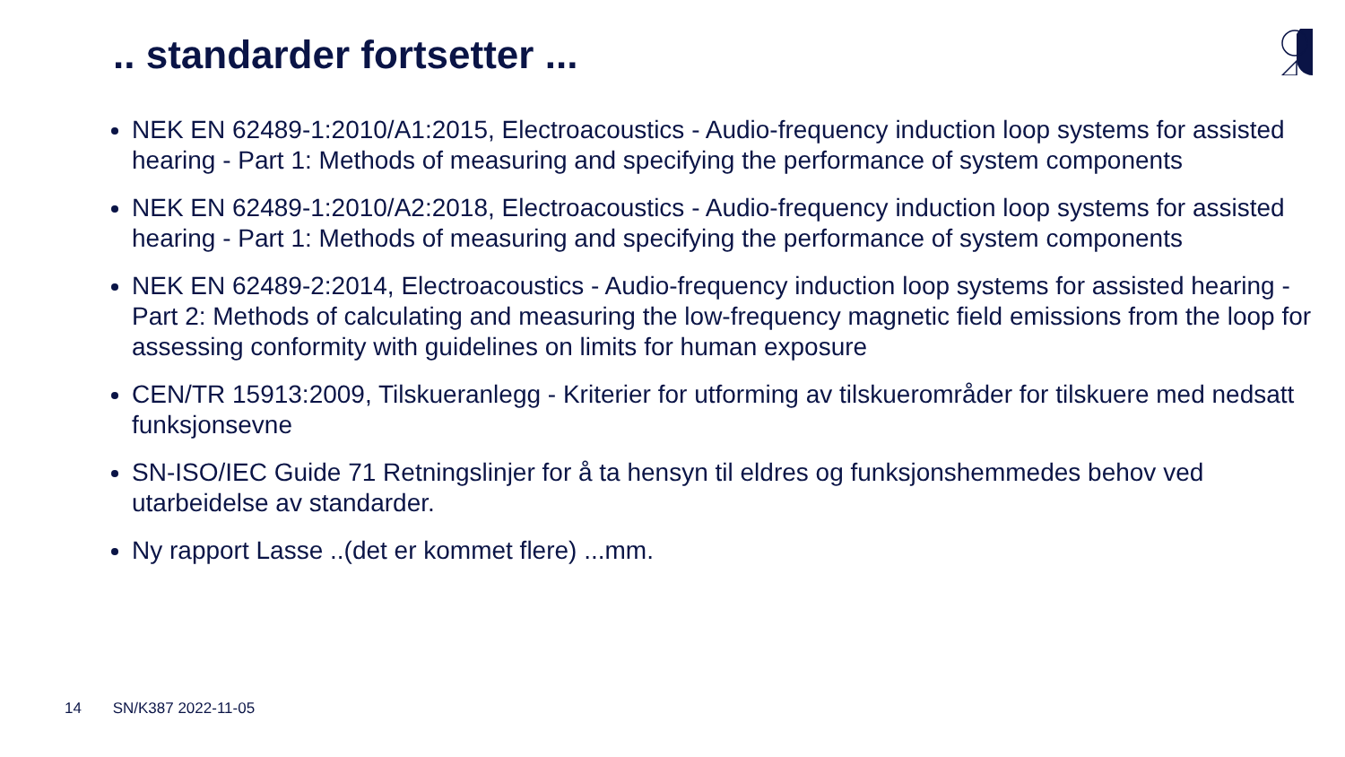.. standarder fortsetter ...
NEK EN 62489-1:2010/A1:2015, Electroacoustics - Audio-frequency induction loop systems for assisted hearing - Part 1: Methods of measuring and specifying the performance of system components
NEK EN 62489-1:2010/A2:2018, Electroacoustics - Audio-frequency induction loop systems for assisted hearing - Part 1: Methods of measuring and specifying the performance of system components
NEK EN 62489-2:2014, Electroacoustics - Audio-frequency induction loop systems for assisted hearing - Part 2: Methods of calculating and measuring the low-frequency magnetic field emissions from the loop for assessing conformity with guidelines on limits for human exposure
CEN/TR 15913:2009, Tilskueranlegg - Kriterier for utforming av tilskuerområder for tilskuere med nedsatt funksjonsevne
SN-ISO/IEC Guide 71 Retningslinjer for å ta hensyn til eldres og funksjonshemmedes behov ved utarbeidelse av standarder.
Ny rapport Lasse ..(det er kommet flere) ...mm.
14 SN/K387 2022-11-05